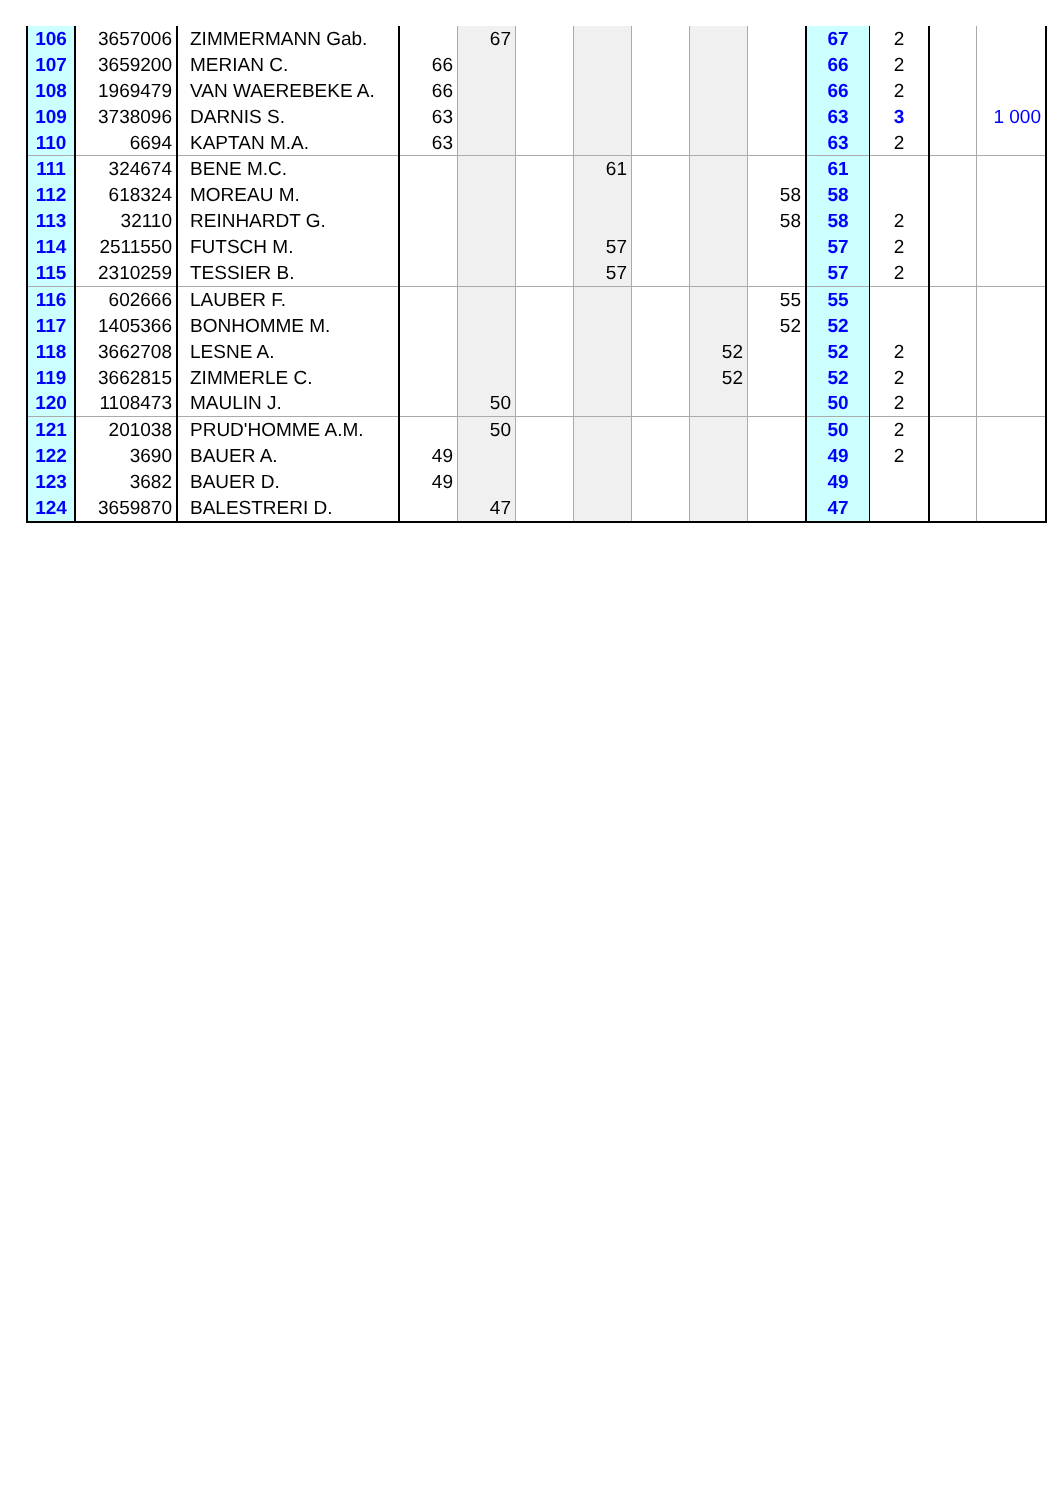| 106 | 3657006 | ZIMMERMANN Gab. | | 67 | | | | | | 67 | 2 | | |
| 107 | 3659200 | MERIAN C. | 66 | | | | | | | 66 | 2 | | |
| 108 | 1969479 | VAN WAEREBEKE A. | 66 | | | | | | | 66 | 2 | | |
| 109 | 3738096 | DARNIS S. | 63 | | | | | | | 63 | 3 | | 1 000 |
| 110 | 6694 | KAPTAN M.A. | 63 | | | | | | | 63 | 2 | | |
| 111 | 324674 | BENE M.C. | | | | 61 | | | | 61 | | | |
| 112 | 618324 | MOREAU M. | | | | | | | 58 | 58 | | | |
| 113 | 32110 | REINHARDT G. | | | | | | | 58 | 58 | 2 | | |
| 114 | 2511550 | FUTSCH M. | | | | 57 | | | | 57 | 2 | | |
| 115 | 2310259 | TESSIER B. | | | | 57 | | | | 57 | 2 | | |
| 116 | 602666 | LAUBER F. | | | | | | | 55 | 55 | | | |
| 117 | 1405366 | BONHOMME M. | | | | | | | 52 | 52 | | | |
| 118 | 3662708 | LESNE A. | | | | | | 52 | | 52 | 2 | | |
| 119 | 3662815 | ZIMMERLE C. | | | | | | 52 | | 52 | 2 | | |
| 120 | 1108473 | MAULIN J. | | 50 | | | | | | 50 | 2 | | |
| 121 | 201038 | PRUD'HOMME A.M. | | 50 | | | | | | 50 | 2 | | |
| 122 | 3690 | BAUER A. | 49 | | | | | | | 49 | 2 | | |
| 123 | 3682 | BAUER D. | 49 | | | | | | | 49 | | | |
| 124 | 3659870 | BALESTRERI D. | | 47 | | | | | | 47 | | | |